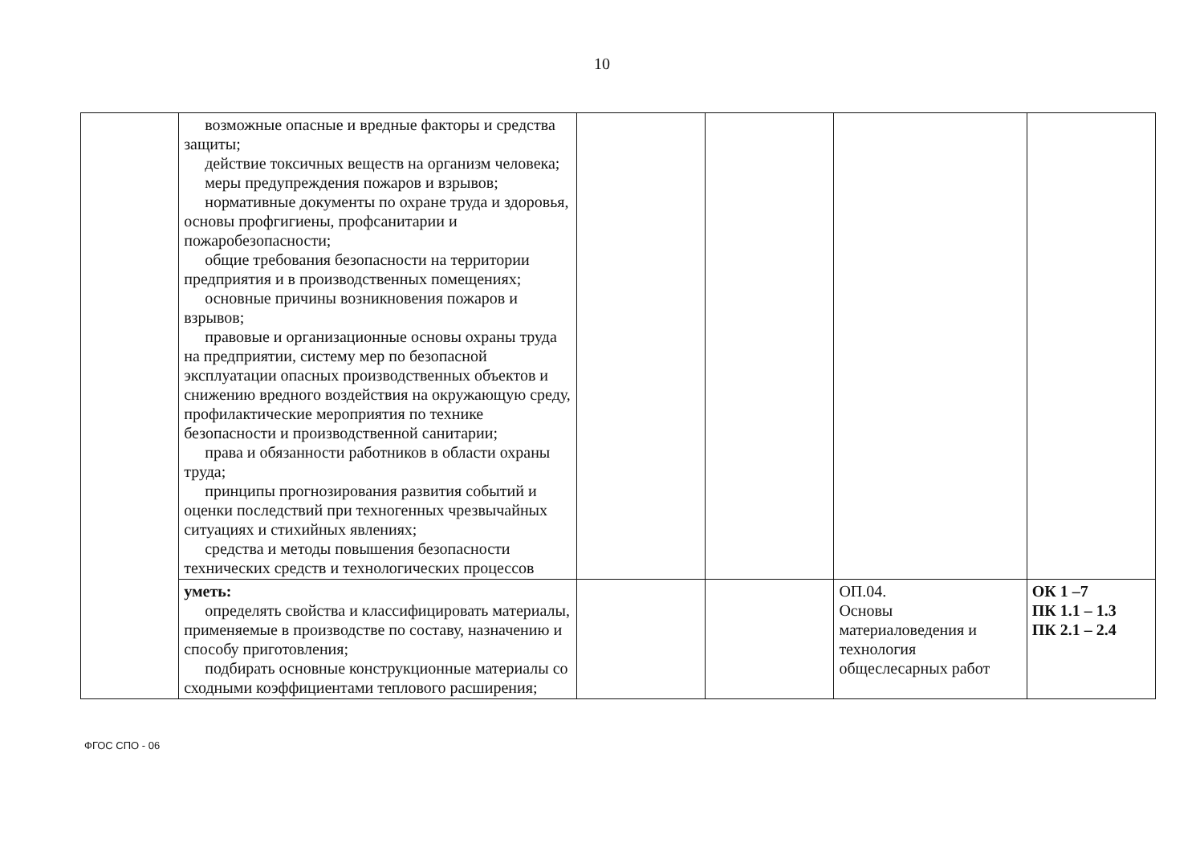10
| | возможные опасные и вредные факторы и средства защиты; действие токсичных веществ на организм человека; меры предупреждения пожаров и взрывов; нормативные документы по охране труда и здоровья, основы профгигиены, профсанитарии и пожаробезопасности; общие требования безопасности на территории предприятия и в производственных помещениях; основные причины возникновения пожаров и взрывов; правовые и организационные основы охраны труда на предприятии, систему мер по безопасной эксплуатации опасных производственных объектов и снижению вредного воздействия на окружающую среду, профилактические мероприятия по технике безопасности и производственной санитарии; права и обязанности работников в области охраны труда; принципы прогнозирования развития событий и оценки последствий при техногенных чрезвычайных ситуациях и стихийных явлениях; средства и методы повышения безопасности технических средств и технологических процессов | | | | |
| | уметь: определять свойства и классифицировать материалы, применяемые в производстве по составу, назначению и способу приготовления; подбирать основные конструкционные материалы со сходными коэффициентами теплового расширения; | | | ОП.04. Основы материаловедения и технология общеслесарных работ | ОК 1 –7 ПК 1.1 – 1.3 ПК 2.1 – 2.4 |
ФГОС СПО - 06